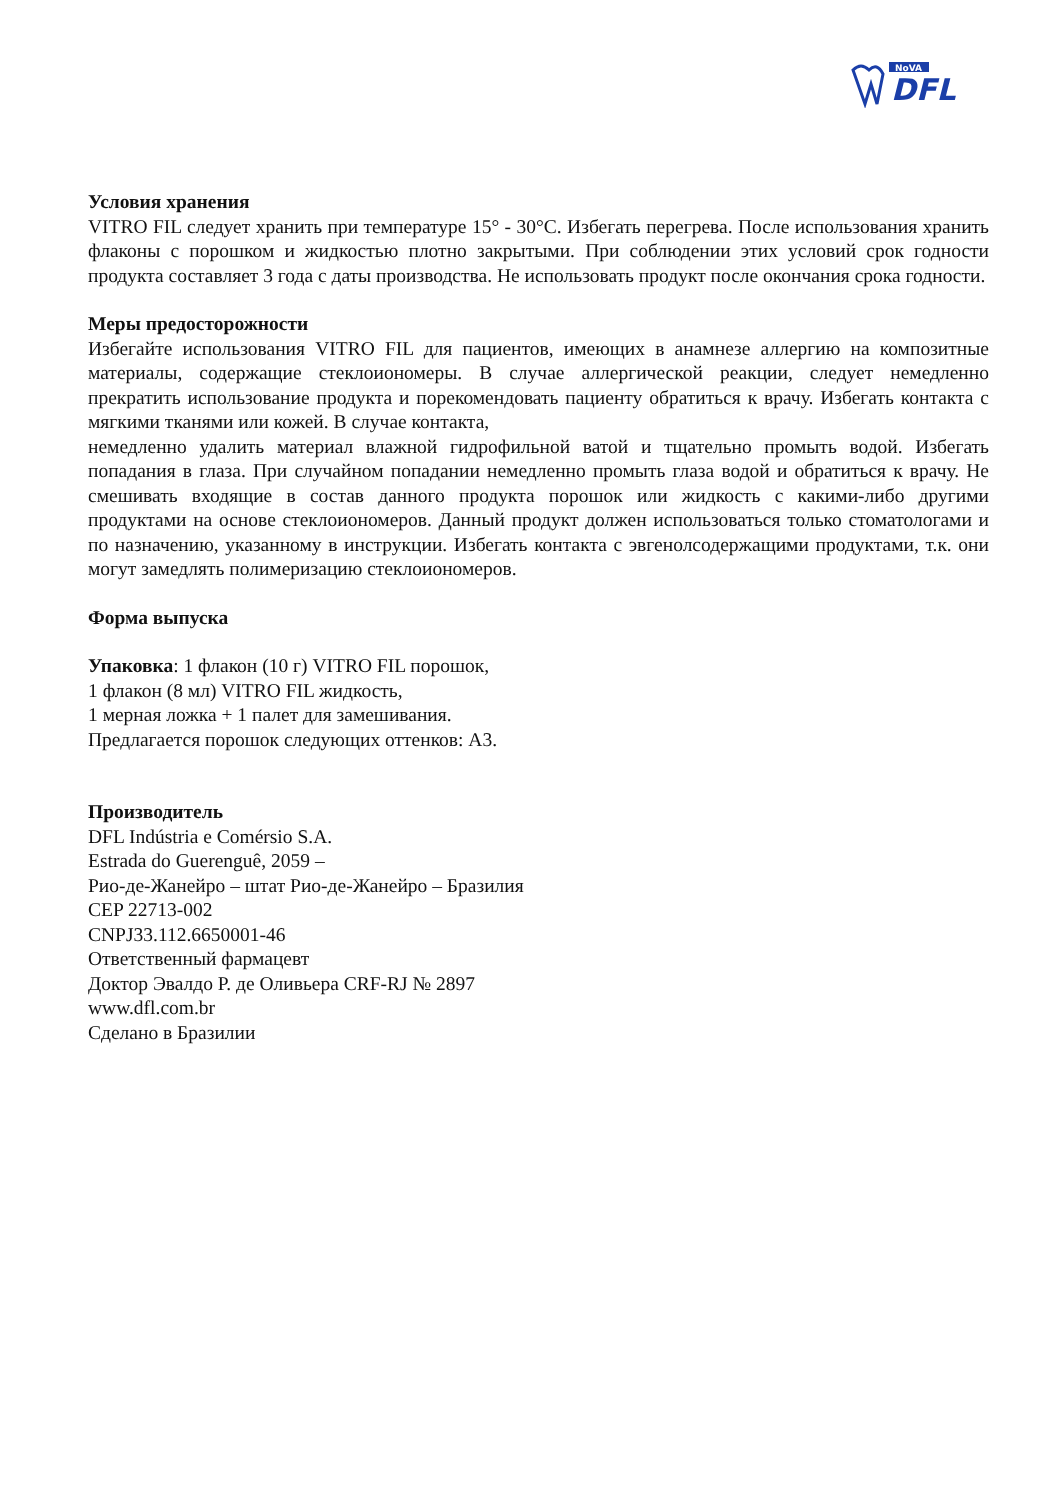NoVA
DFL
Условия хранения
VITRO FIL следует хранить при температуре 15° - 30°C. Избегать перегрева. После использования хранить флаконы с порошком и жидкостью плотно закрытыми. При соблюдении этих условий срок годности продукта составляет 3 года с даты производства. Не использовать продукт после окончания срока годности.
Меры предосторожности
Избегайте использования VITRO FIL для пациентов, имеющих в анамнезе аллергию на композитные материалы, содержащие стеклоиономеры. В случае аллергической реакции, следует немедленно прекратить использование продукта и порекомендовать пациенту обратиться к врачу. Избегать контакта с мягкими тканями или кожей. В случае контакта,
немедленно удалить материал влажной гидрофильной ватой и тщательно промыть водой. Избегать попадания в глаза. При случайном попадании немедленно промыть глаза водой и обратиться к врачу. Не смешивать входящие в состав данного продукта порошок или жидкость с какими-либо другими продуктами на основе стеклоиономеров. Данный продукт должен использоваться только стоматологами и по назначению, указанному в инструкции. Избегать контакта с эвгенолсодержащими продуктами, т.к. они могут замедлять полимеризацию стеклоиономеров.
Форма выпуска
Упаковка: 1 флакон (10 г) VITRO FIL порошок,
1 флакон (8 мл) VITRO FIL жидкость,
1 мерная ложка + 1 палет для замешивания.
Предлагается порошок следующих оттенков: A3.
Производитель
DFL Indústria e Comérsio S.A.
Estrada do Guerenguê, 2059 –
Рио-де-Жанейро – штат Рио-де-Жанейро – Бразилия
CEP 22713-002
CNPJ33.112.6650001-46
Ответственный фармацевт
Доктор Эвалдо Р. де Оливьера CRF-RJ № 2897
www.dfl.com.br
Сделано в Бразилии